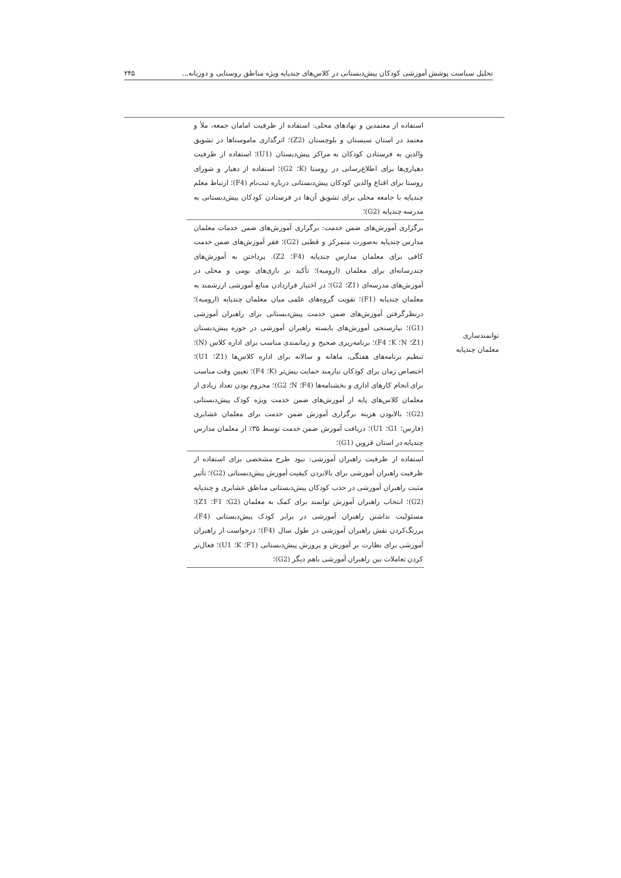تحلیل سیاست پوشش آموزشی کودکان پیش‌دبستانی در کلاس‌های چندپایه ویژه مناطق روستایی و دوزبانه... ۲۴۵
| توانمندسازی معلمان چندپایه | استفاده از معتمدین و نهادهای محلی: استفاده از ظرفیت امامان جمعه، ملأ و معتمد در استان سیستان و بلوچستان (Z2)؛ اثرگذاری ماموستاها در تشویق والدین به فرستادن کودکان به مراکز پیش‌دبستان (U1)؛ استفاده از ظرفیت دهیاری‌ها برای اطلاع‌رسانی در روستا (K؛ G2)؛ استفاده از دهیار و شورای روستا برای اقناع والدین کودکان پیش‌دبستانی درباره ثبت‌نام (F4)؛ ارتباط معلم چندپایه با جامعه محلی برای تشویق آن‌ها در فرستادن کودکان پیش‌دبستانی به مدرسه چندپایه (G2)؛ | |
| | برگزاری آموزش‌های ضمن خدمت: برگزاری آموزش‌های ضمن خدمات معلمان مدارس چندپایه به‌صورت متمرکز و قطبی (G2)؛ فقر آموزش‌های ضمن خدمت کافی برای معلمان مدارس چندپایه (F4؛ Z2). پرداختن به آموزش‌های چندرسانه‌ای برای معلمان (ارومیه)؛ تأکید بر بازی‌های بومی و محلی در آموزش‌های مدرسه‌ای (Z1؛ G2)؛ در اختیار قراردادن منابع آموزشی ارزشمند به معلمان چندپایه (F1)؛ تقویت گروه‌های علمی میان معلمان چندپایه (ارومیه)؛ درنظرگرفتن آموزش‌های ضمن خدمت پیش‌دبستانی برای راهبران آموزشی (G1)؛ نیازسنجی آموزش‌های بایسته راهبران آموزشی در حوزه پیش‌دبستان (Z1؛ N؛ K؛ F4)؛ برنامه‌ریزی صحیح و زمانمندی مناسب برای اداره کلاس (N)؛ تنظیم برنامه‌های هفتگی، ماهانه و سالانه برای اداره کلاس‌ها (Z1؛ U1)؛ اختصاص زمان برای کودکان نیازمند حمایت بیش‌تر (K؛ F4)؛ تعیین وقت مناسب برای انجام کارهای اداری و بخشنامه‌ها (F4؛ N؛ G2)؛ محروم بودن تعداد زیادی از معلمان کلاس‌های پایه از آموزش‌های ضمن خدمت ویژه کودک پیش‌دبستانی (G2)؛ بالابودن هزینه برگزاری آموزش ضمن خدمت برای معلمان عشایری (فارس؛ G1؛ U1)؛ دریافت آموزش ضمن خدمت توسط ۳۵٪ از معلمان مدارس چندپایه در استان قزوین (G1)؛ | |
| | استفاده از ظرفیت راهبران آموزشی: نبود طرح مشخصی برای استفاده از ظرفیت راهبران آموزشی برای بالابردن کیفیت آموزش پیش‌دبستانی (G2)؛ تأثیر مثبت راهبران آموزشی در جذب کودکان پیش‌دبستانی مناطق عشایری و چندپایه (G2)؛ انتخاب راهبران آموزش توانمند برای کمک به معلمان (G2؛ F1؛ Z1)؛ مسئولیت نداشتن راهبران آموزشی در برابر کودک پیش‌دبستانی (F4)، پررنگ‌کردن نقش راهبران آموزشی در طول سال (F4)؛ درخواست از راهبران آموزشی برای نظارت بر آموزش و پرورش پیش‌دبستانی (F1؛ K؛ U1)؛ فعال‌تر کردن تعاملات بین راهبران آموزشی باهم دیگر (G2)؛ | |